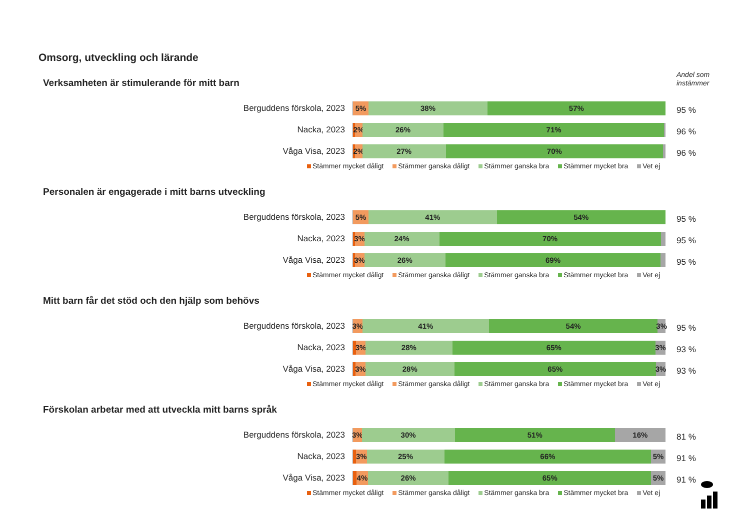Omsorg, utveckling och lärande
Andel som
instämmer
Verksamheten är stimulerande för mitt barn
Berguddens förskola, 2023
5% 38% 57%
95 %
Nacka, 2023
2% 26% 71%
96 %
Våga Visa, 2023
2% 27% 70%
96 %
Stämmer mycket dåligt Stämmer ganska dåligt Stämmer ganska bra Stämmer mycket bra Vet ej
Personalen är engagerade i mitt barns utveckling
Berguddens förskola, 2023
5% 41% 54%
95 %
Nacka, 2023
3% 24% 70%
95 %
Våga Visa, 2023
3% 26% 69%
95 %
Stämmer mycket dåligt Stämmer ganska dåligt Stämmer ganska bra Stämmer mycket bra Vet ej
Mitt barn får det stöd och den hjälp som behövs
Berguddens förskola, 2023
3% 41% 54% 3%
95 %
Nacka, 2023
3% 28% 65% 3%
93 %
Våga Visa, 2023
3% 28% 65% 3%
93 %
Stämmer mycket dåligt Stämmer ganska dåligt Stämmer ganska bra Stämmer mycket bra Vet ej
Förskolan arbetar med att utveckla mitt barns språk
Berguddens förskola, 2023
3% 30% 51% 16%
81 %
Nacka, 2023
3% 25% 66% 5%
91 %
Våga Visa, 2023
4% 26% 65% 5%
91 %
Stämmer mycket dåligt Stämmer ganska dåligt Stämmer ganska bra Stämmer mycket bra Vet ej